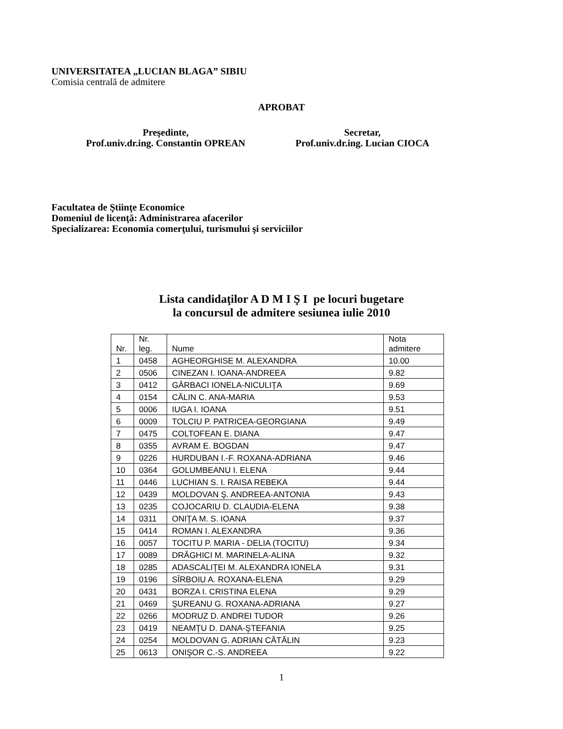UNIVERSITATEA „LUCIAN BLAGA” SIBIU
Comisia centrală de admitere
APROBAT
Preşedinte,
Prof.univ.dr.ing. Constantin OPREAN
Secretar,
Prof.univ.dr.ing. Lucian CIOCA
Facultatea de Ştiinţe Economice
Domeniul de licenţă: Administrarea afacerilor
Specializarea: Economia comerţului, turismului şi serviciilor
Lista candidaţilor A D M I Ş I pe locuri bugetare
la concursul de admitere sesiunea iulie 2010
| Nr. | Nr. leg. | Nume | Nota admitere |
| --- | --- | --- | --- |
| 1 | 0458 | AGHEORGHISE M. ALEXANDRA | 10.00 |
| 2 | 0506 | CINEZAN I. IOANA-ANDREEA | 9.82 |
| 3 | 0412 | GÂRBACI IONELA-NICULIŢA | 9.69 |
| 4 | 0154 | CĂLIN C. ANA-MARIA | 9.53 |
| 5 | 0006 | IUGA I. IOANA | 9.51 |
| 6 | 0009 | TOLCIU P. PATRICEA-GEORGIANA | 9.49 |
| 7 | 0475 | COLTOFEAN E. DIANA | 9.47 |
| 8 | 0355 | AVRAM E. BOGDAN | 9.47 |
| 9 | 0226 | HURDUBAN I.-F. ROXANA-ADRIANA | 9.46 |
| 10 | 0364 | GOLUMBEANU I. ELENA | 9.44 |
| 11 | 0446 | LUCHIAN S. I. RAISA REBEKA | 9.44 |
| 12 | 0439 | MOLDOVAN Ş. ANDREEA-ANTONIA | 9.43 |
| 13 | 0235 | COJOCARIU D. CLAUDIA-ELENA | 9.38 |
| 14 | 0311 | ONIŢA M. S. IOANA | 9.37 |
| 15 | 0414 | ROMAN I. ALEXANDRA | 9.36 |
| 16 | 0057 | TOCITU P. MARIA - DELIA (TOCITU) | 9.34 |
| 17 | 0089 | DRĂGHICI M. MARINELA-ALINA | 9.32 |
| 18 | 0285 | ADASCALIŢEI M. ALEXANDRA IONELA | 9.31 |
| 19 | 0196 | SÎRBOIU A. ROXANA-ELENA | 9.29 |
| 20 | 0431 | BORZA I. CRISTINA ELENA | 9.29 |
| 21 | 0469 | ŞUREANU G. ROXANA-ADRIANA | 9.27 |
| 22 | 0266 | MODRUZ D. ANDREI TUDOR | 9.26 |
| 23 | 0419 | NEAMŢU D. DANA-ŞTEFANIA | 9.25 |
| 24 | 0254 | MOLDOVAN G. ADRIAN CĂTĂLIN | 9.23 |
| 25 | 0613 | ONIŞOR C.-S. ANDREEA | 9.22 |
1